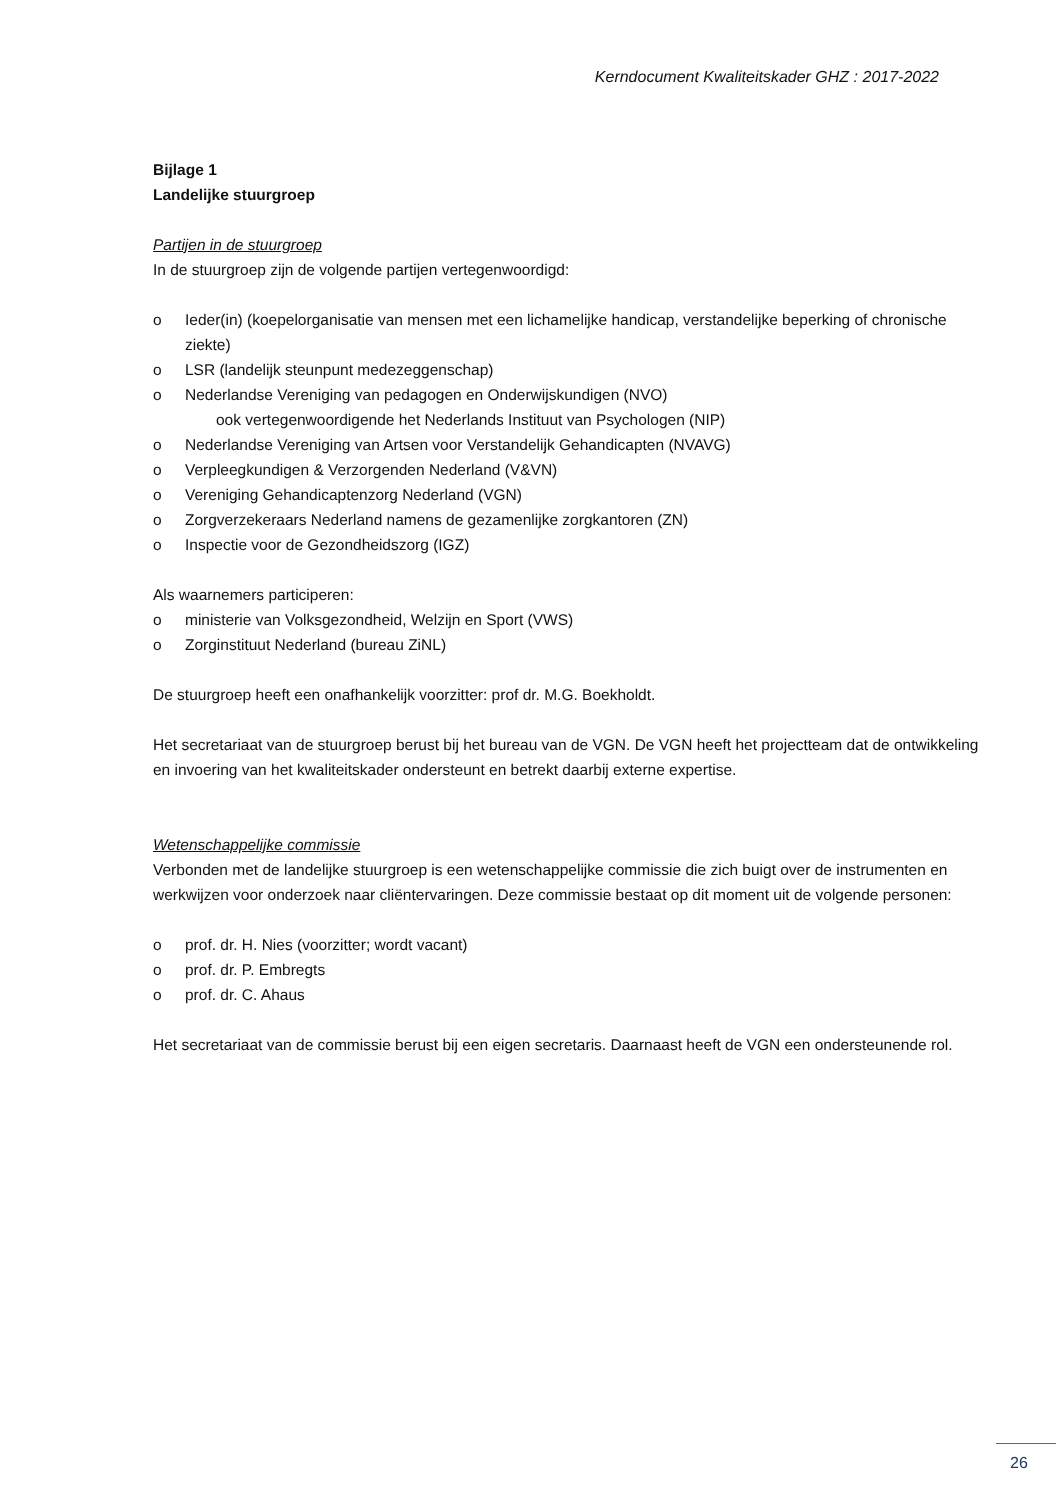Kerndocument Kwaliteitskader GHZ : 2017-2022
Bijlage 1
Landelijke stuurgroep
Partijen in de stuurgroep
In de stuurgroep zijn de volgende partijen vertegenwoordigd:
o Ieder(in) (koepelorganisatie van mensen met een lichamelijke handicap, verstandelijke beperking of chronische ziekte)
o LSR (landelijk steunpunt medezeggenschap)
o Nederlandse Vereniging van pedagogen en Onderwijskundigen (NVO)
ook vertegenwoordigende het Nederlands Instituut van Psychologen (NIP)
o Nederlandse Vereniging van Artsen voor Verstandelijk Gehandicapten (NVAVG)
o Verpleegkundigen & Verzorgenden Nederland (V&VN)
o Vereniging Gehandicaptenzorg Nederland (VGN)
o Zorgverzekeraars Nederland namens de gezamenlijke zorgkantoren (ZN)
o Inspectie voor de Gezondheidszorg (IGZ)
Als waarnemers participeren:
o ministerie van Volksgezondheid, Welzijn en Sport (VWS)
o Zorginstituut Nederland (bureau ZiNL)
De stuurgroep heeft een onafhankelijk voorzitter: prof dr. M.G. Boekholdt.
Het secretariaat van de stuurgroep berust bij het bureau van de VGN. De VGN heeft het projectteam dat de ontwikkeling en invoering van het kwaliteitskader ondersteunt en betrekt daarbij externe expertise.
Wetenschappelijke commissie
Verbonden met de landelijke stuurgroep is een wetenschappelijke commissie die zich buigt over de instrumenten en werkwijzen voor onderzoek naar cliëntervaringen. Deze commissie bestaat op dit moment uit de volgende personen:
o prof. dr. H. Nies (voorzitter; wordt vacant)
o prof. dr. P. Embregts
o prof. dr. C. Ahaus
Het secretariaat van de commissie berust bij een eigen secretaris. Daarnaast heeft de VGN een ondersteunende rol.
26